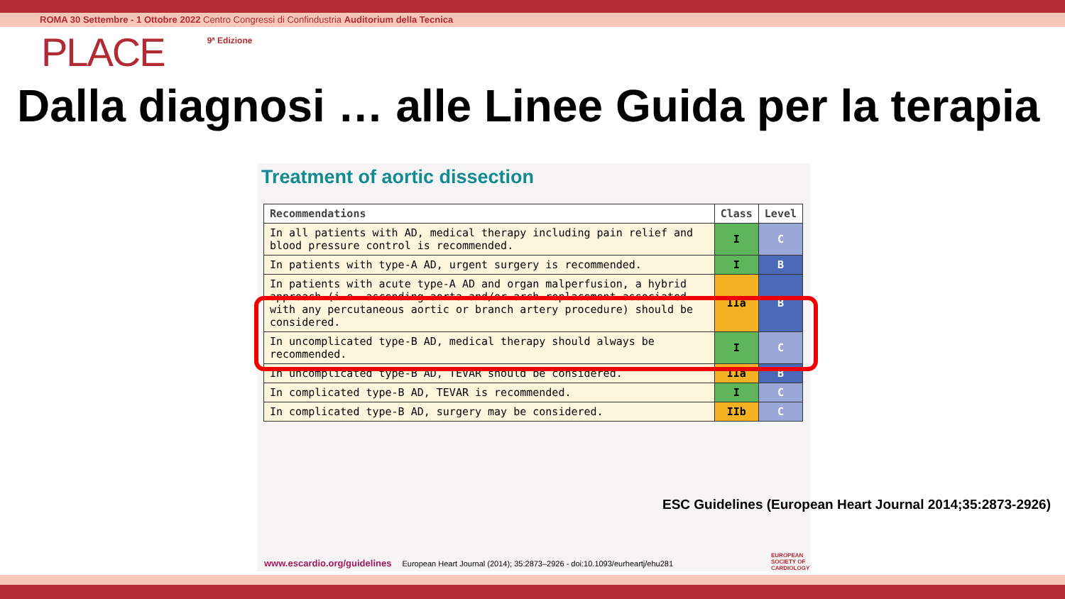ROMA 30 Settembre - 1 Ottobre 2022 Centro Congressi di Confindustria Auditorium della Tecnica
PLACE 9ª Edizione
Dalla diagnosi … alle Linee Guida per la terapia
Treatment of aortic dissection
| Recommendations | Class | Level |
| --- | --- | --- |
| In all patients with AD, medical therapy including pain relief and blood pressure control is recommended. | I | C |
| In patients with type-A AD, urgent surgery is recommended. | I | B |
| In patients with acute type-A AD and organ malperfusion, a hybrid approach (i.e. ascending aorta and/or arch replacement associated with any percutaneous aortic or branch artery procedure) should be considered. | IIa | B |
| In uncomplicated type-B AD, medical therapy should always be recommended. | I | C |
| In uncomplicated type-B AD, TEVAR should be considered. | IIa | B |
| In complicated type-B AD, TEVAR is recommended. | I | C |
| In complicated type-B AD, surgery may be considered. | IIb | C |
www.escardio.org/guidelines European Heart Journal (2014); 35:2873–2926 - doi:10.1093/eurheartj/ehu281
ESC Guidelines (European Heart Journal 2014;35:2873-2926)
EUROPEAN
SOCIETY OF
CARDIOLOGY